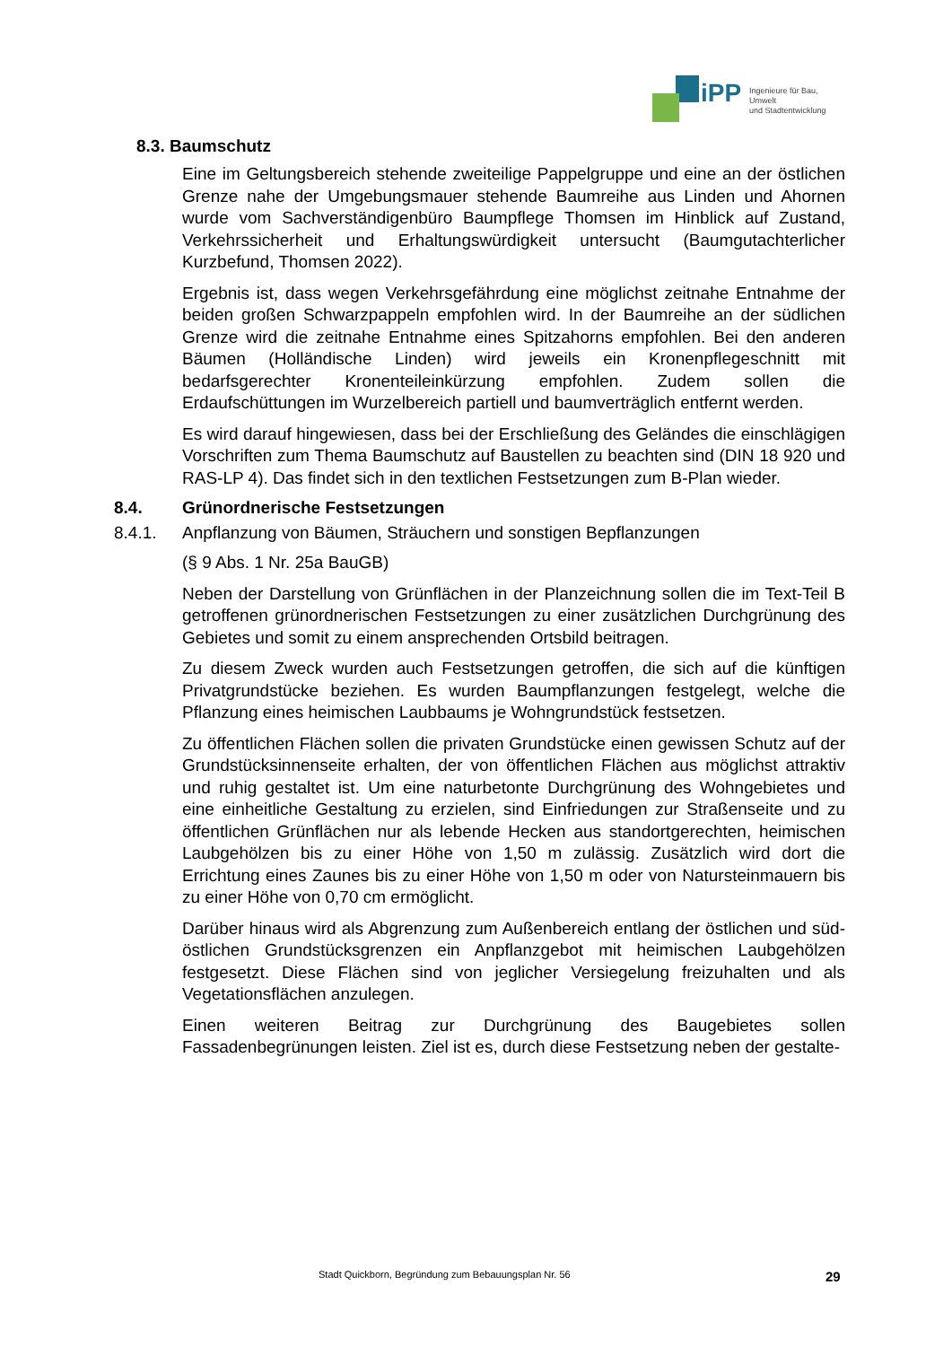iPP Ingenieure für Bau, Umwelt
und Stadtentwicklung
8.3. Baumschutz
Eine im Geltungsbereich stehende zweiteilige Pappelgruppe und eine an der östlichen Grenze nahe der Umgebungsmauer stehende Baumreihe aus Linden und Ahornen wurde vom Sachverständigenbüro Baumpflege Thomsen im Hinblick auf Zustand, Verkehrssicherheit und Erhaltungswürdigkeit untersucht (Baumgutachterlicher Kurzbefund, Thomsen 2022).
Ergebnis ist, dass wegen Verkehrsgefährdung eine möglichst zeitnahe Entnahme der beiden großen Schwarzpappeln empfohlen wird. In der Baumreihe an der südlichen Grenze wird die zeitnahe Entnahme eines Spitzahorns empfohlen. Bei den anderen Bäumen (Holländische Linden) wird jeweils ein Kronenpflegeschnitt mit bedarfsgerechter Kronenteileinkürzung empfohlen. Zudem sollen die Erdaufschüttungen im Wurzelbereich partiell und baumverträglich entfernt werden.
Es wird darauf hingewiesen, dass bei der Erschließung des Geländes die einschlägigen Vorschriften zum Thema Baumschutz auf Baustellen zu beachten sind (DIN 18 920 und RAS-LP 4). Das findet sich in den textlichen Festsetzungen zum B-Plan wieder.
8.4. Grünordnerische Festsetzungen
8.4.1. Anpflanzung von Bäumen, Sträuchern und sonstigen Bepflanzungen
(§ 9 Abs. 1 Nr. 25a BauGB)
Neben der Darstellung von Grünflächen in der Planzeichnung sollen die im Text-Teil B getroffenen grünordnerischen Festsetzungen zu einer zusätzlichen Durchgrünung des Gebietes und somit zu einem ansprechenden Ortsbild beitragen.
Zu diesem Zweck wurden auch Festsetzungen getroffen, die sich auf die künftigen Privatgrundstücke beziehen. Es wurden Baumpflanzungen festgelegt, welche die Pflanzung eines heimischen Laubbaums je Wohngrundstück festsetzen.
Zu öffentlichen Flächen sollen die privaten Grundstücke einen gewissen Schutz auf der Grundstücksinnenseite erhalten, der von öffentlichen Flächen aus möglichst attraktiv und ruhig gestaltet ist. Um eine naturbetonte Durchgrünung des Wohngebietes und eine einheitliche Gestaltung zu erzielen, sind Einfriedungen zur Straßenseite und zu öffentlichen Grünflächen nur als lebende Hecken aus standortgerechten, heimischen Laubgehölzen bis zu einer Höhe von 1,50 m zulässig. Zusätzlich wird dort die Errichtung eines Zaunes bis zu einer Höhe von 1,50 m oder von Natursteinmauern bis zu einer Höhe von 0,70 cm ermöglicht.
Darüber hinaus wird als Abgrenzung zum Außenbereich entlang der östlichen und süd-östlichen Grundstücksgrenzen ein Anpflanzgebot mit heimischen Laubgehölzen festgesetzt. Diese Flächen sind von jeglicher Versiegelung freizuhalten und als Vegetationsflächen anzulegen.
Einen weiteren Beitrag zur Durchgrünung des Baugebietes sollen Fassadenbegrünungen leisten. Ziel ist es, durch diese Festsetzung neben der gestalte-
Stadt Quickborn, Begründung zum Bebauungsplan Nr. 56 29